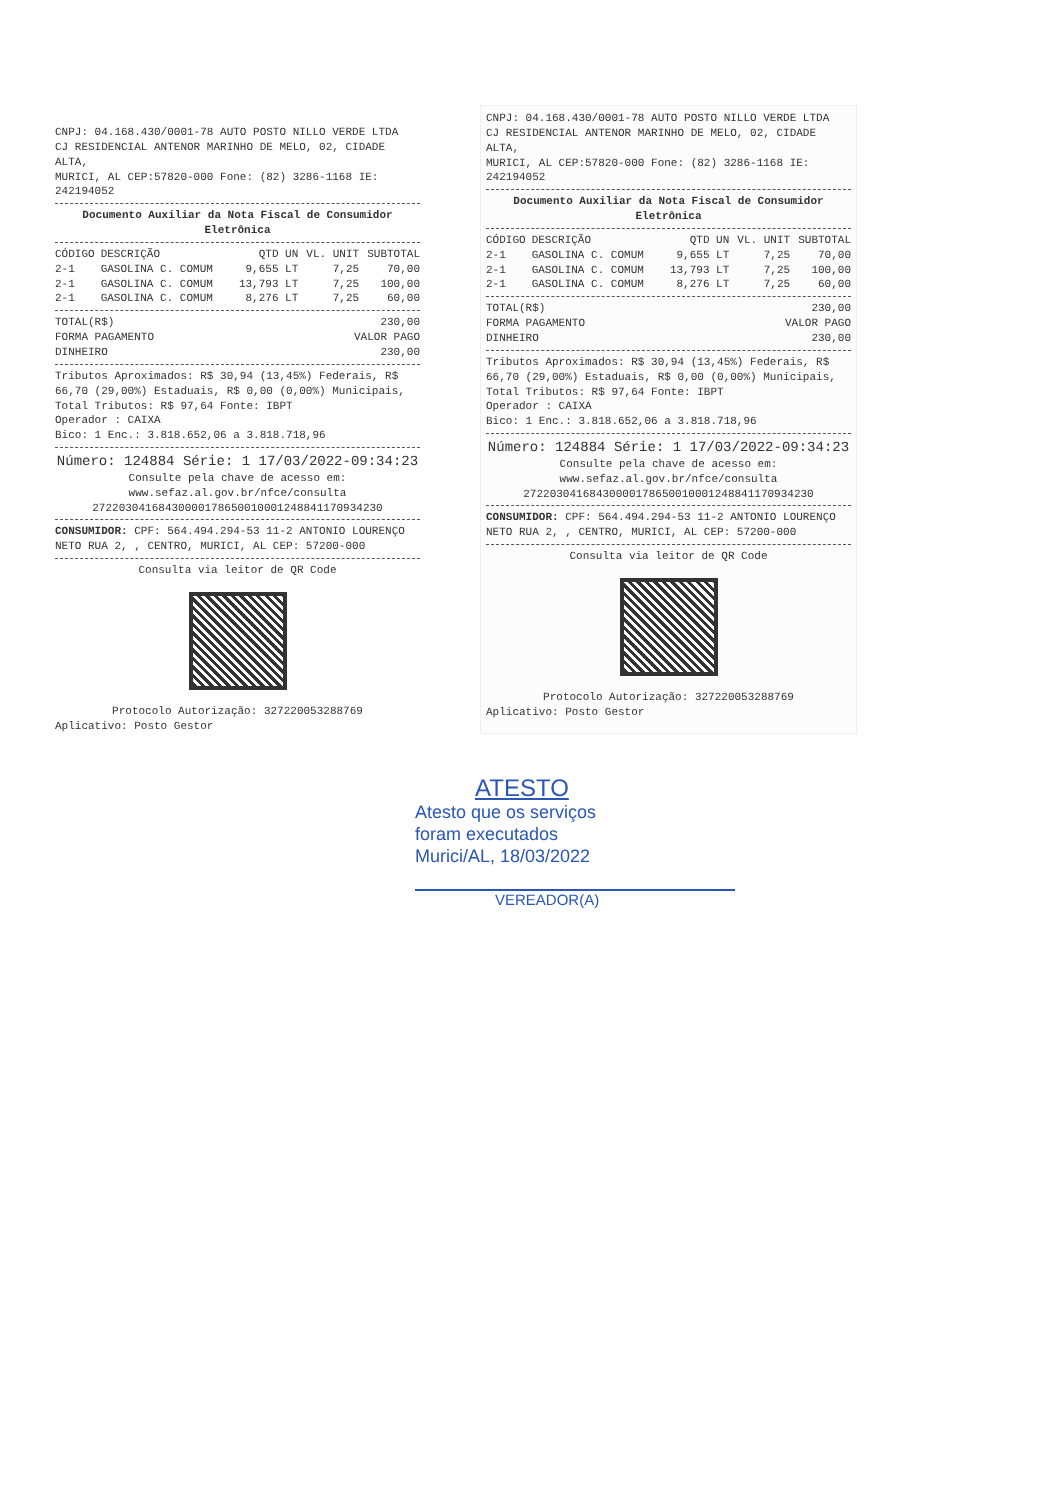CNPJ: 04.168.430/0001-78 AUTO POSTO NILLO VERDE LTDA
CJ RESIDENCIAL ANTENOR MARINHO DE MELO, 02, CIDADE ALTA,
MURICI, AL CEP:57820-000 Fone: (82) 3286-1168 IE: 242194052
Documento Auxiliar da Nota Fiscal de Consumidor Eletrônica
| CÓDIGO | DESCRIÇÃO | QTD UN | VL. UNIT | SUBTOTAL |
| --- | --- | --- | --- | --- |
| 2-1 | GASOLINA C. COMUM | 9,655 LT | 7,25 | 70,00 |
| 2-1 | GASOLINA C. COMUM | 13,793 LT | 7,25 | 100,00 |
| 2-1 | GASOLINA C. COMUM | 8,276 LT | 7,25 | 60,00 |
| TOTAL(R$) | 230,00 |
| FORMA PAGAMENTO | VALOR PAGO |
| DINHEIRO | 230,00 |
Tributos Aproximados: R$ 30,94 (13,45%) Federais, R$ 66,70 (29,00%) Estaduais, R$ 0,00 (0,00%) Municipais, Total Tributos: R$ 97,64 Fonte: IBPT
Operador : CAIXA
Bico: 1 Enc.: 3.818.652,06 a 3.818.718,96
Número: 124884 Série: 1 17/03/2022-09:34:23
Consulte pela chave de acesso em:
www.sefaz.al.gov.br/nfce/consulta
27220304168430000178650010001248841170934230
CONSUMIDOR: CPF: 564.494.294-53 11-2 ANTONIO LOURENÇO NETO RUA 2, , CENTRO, MURICI, AL CEP: 57200-000
Consulta via leitor de QR Code
Protocolo Autorização: 327220053288769
Aplicativo: Posto Gestor
CNPJ: 04.168.430/0001-78 AUTO POSTO NILLO VERDE LTDA
CJ RESIDENCIAL ANTENOR MARINHO DE MELO, 02, CIDADE ALTA,
MURICI, AL CEP:57820-000 Fone: (82) 3286-1168 IE: 242194052
Documento Auxiliar da Nota Fiscal de Consumidor Eletrônica
| CÓDIGO | DESCRIÇÃO | QTD UN | VL. UNIT | SUBTOTAL |
| --- | --- | --- | --- | --- |
| 2-1 | GASOLINA C. COMUM | 9,655 LT | 7,25 | 70,00 |
| 2-1 | GASOLINA C. COMUM | 13,793 LT | 7,25 | 100,00 |
| 2-1 | GASOLINA C. COMUM | 8,276 LT | 7,25 | 60,00 |
| TOTAL(R$) | 230,00 |
| FORMA PAGAMENTO | VALOR PAGO |
| DINHEIRO | 230,00 |
Tributos Aproximados: R$ 30,94 (13,45%) Federais, R$ 66,70 (29,00%) Estaduais, R$ 0,00 (0,00%) Municipais, Total Tributos: R$ 97,64 Fonte: IBPT
Operador : CAIXA
Bico: 1 Enc.: 3.818.652,06 a 3.818.718,96
Número: 124884 Série: 1 17/03/2022-09:34:23
Consulte pela chave de acesso em:
www.sefaz.al.gov.br/nfce/consulta
27220304168430000178650010001248841170934230
CONSUMIDOR: CPF: 564.494.294-53 11-2 ANTONIO LOURENÇO NETO RUA 2, , CENTRO, MURICI, AL CEP: 57200-000
Consulta via leitor de QR Code
Protocolo Autorização: 327220053288769
Aplicativo: Posto Gestor
ATESTO
Atesto que os serviços
foram executados
Murici/AL, 18/03/2022
VEREADOR(A)